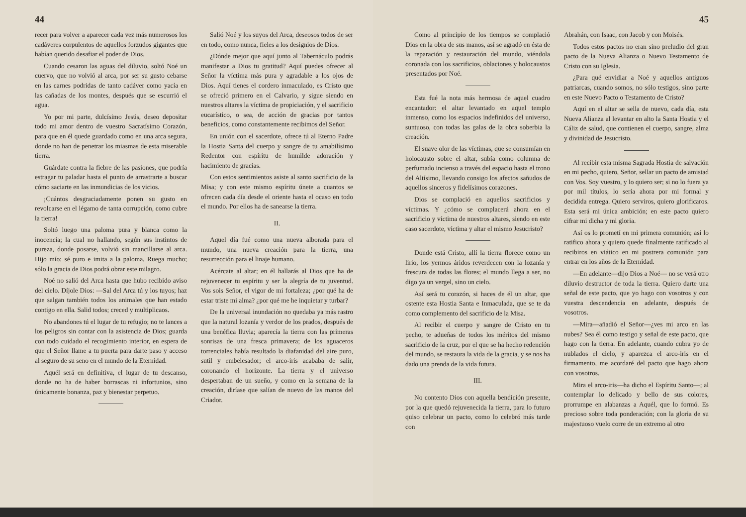44
recer para volver a aparecer cada vez más numerosos los cadáveres corpulentos de aquellos forzudos gigantes que habían querido desafiar el poder de Dios.
Cuando cesaron las aguas del diluvio, soltó Noé un cuervo, que no volvió al arca, por ser su gusto cebarse en las carnes podridas de tanto cadáver como yacía en las cañadas de los montes, después que se escurrió el agua.
Yo por mi parte, dulcísimo Jesús, deseo depositar todo mi amor dentro de vuestro Sacratísimo Corazón, para que en él quede guardado como en una arca segura, donde no han de penetrar los miasmas de esta miserable tierra.
Guárdate contra la fiebre de las pasiones, que podría estragar tu paladar hasta el punto de arrastrarte a buscar cómo saciarte en las inmundicias de los vicios.
¡Cuántos desgraciadamente ponen su gusto en revolcarse en el légamo de tanta corrupción, como cubre la tierra!
Soltó luego una paloma pura y blanca como la inocencia; la cual no hallando, según sus instintos de pureza, donde posarse, volvió sin mancillarse al arca. Hijo mío: sé puro e imita a la paloma. Ruega mucho; sólo la gracia de Dios podrá obrar este milagro.
Noé no salió del Arca hasta que hubo recibido aviso del cielo. Díjole Dios: —Sal del Arca tú y los tuyos; haz que salgan también todos los animales que han estado contigo en ella. Salid todos; creced y multiplicaos.
No abandones tú el lugar de tu refugio; no te lances a los peligros sin contar con la asistencia de Dios; guarda con todo cuidado el recogimiento interior, en espera de que el Señor llame a tu puerta para darte paso y acceso al seguro de su seno en el mundo de la Eternidad.
Aquél será en definitiva, el lugar de tu descanso, donde no ha de haber borrascas ni infortunios, sino únicamente bonanza, paz y bienestar perpetuo.
Salió Noé y los suyos del Arca, deseosos todos de ser en todo, como nunca, fieles a los designios de Dios.
¿Dónde mejor que aquí junto al Tabernáculo podrás manifestar a Dios tu gratitud? Aquí puedes ofrecer al Señor la víctima más pura y agradable a los ojos de Dios. Aquí tienes el cordero inmaculado, es Cristo que se ofreció primero en el Calvario, y sigue siendo en nuestros altares la víctima de propiciación, y el sacrificio eucarístico, o sea, de acción de gracias por tantos beneficios, como constantemente recibimos del Señor.
En unión con el sacerdote, ofrece tú al Eterno Padre la Hostia Santa del cuerpo y sangre de tu amabilísimo Redentor con espíritu de humilde adoración y hacimiento de gracias.
Con estos sentimientos asiste al santo sacrificio de la Misa; y con este mismo espíritu únete a cuantos se ofrecen cada día desde el oriente hasta el ocaso en todo el mundo. Por ellos ha de sanearse la tierra.
II.
Aquel día fué como una nueva alborada para el mundo, una nueva creación para la tierra, una resurrección para el linaje humano.
Acércate al altar; en él hallarás al Dios que ha de rejuvenecer tu espíritu y ser la alegría de tu juventud. Vos sois Señor, el vigor de mi fortaleza; ¿por qué ha de estar triste mi alma? ¿por qué me he inquietar y turbar?
De la universal inundación no quedaba ya más rastro que la natural lozanía y verdor de los prados, después de una benéfica lluvia; aparecía la tierra con las primeras sonrisas de una fresca primavera; de los aguaceros torrenciales había resultado la diafanidad del aire puro, sutil y embelesador; el arco-iris acababa de salir, coronando el horizonte. La tierra y el universo despertaban de un sueño, y como en la semana de la creación, diríase que salían de nuevo de las manos del Criador.
45
Como al principio de los tiempos se complació Dios en la obra de sus manos, así se agradó en ésta de la reparación y restauración del mundo, viéndola coronada con los sacrificios, oblaciones y holocaustos presentados por Noé.
Esta fué la nota más hermosa de aquel cuadro encantador: el altar levantado en aquel templo inmenso, como los espacios indefinidos del universo, suntuoso, con todas las galas de la obra soberbia la creación.
El suave olor de las víctimas, que se consumían en holocausto sobre el altar, subía como columna de perfumado incienso a través del espacio hasta el trono del Altísimo, llevando consigo los afectos sañudos de aquellos sinceros y fidelísimos corazones.
Dios se complació en aquellos sacrificios y víctimas. Y ¿cómo se complacerá ahora en el sacrificio y víctima de nuestros altares, siendo en este caso sacerdote, víctima y altar el mismo Jesucristo?
Donde está Cristo, allí la tierra florece como un lirio, los yermos áridos reverdecen con la lozanía y frescura de todas las flores; el mundo llega a ser, no digo ya un vergel, sino un cielo.
Así será tu corazón, si haces de él un altar, que ostente esta Hostia Santa e Inmaculada, que se te da como complemento del sacrificio de la Misa.
Al recibir el cuerpo y sangre de Cristo en tu pecho, te adueñas de todos los méritos del mismo sacrificio de la cruz, por el que se ha hecho redención del mundo, se restaura la vida de la gracia, y se nos ha dado una prenda de la vida futura.
III.
No contento Dios con aquella bendición presente, por la que quedó rejuvenecida la tierra, para lo futuro quiso celebrar un pacto, como lo celebró más tarde con
Abrahán, con Isaac, con Jacob y con Moisés.
Todos estos pactos no eran sino preludio del gran pacto de la Nueva Alianza o Nuevo Testamento de Cristo con su Iglesia.
¿Para qué envidiar a Noé y aquellos antiguos patriarcas, cuando somos, no sólo testigos, sino parte en este Nuevo Pacto o Testamento de Cristo?
Aquí en el altar se sella de nuevo, cada día, esta Nueva Alianza al levantar en alto la Santa Hostia y el Cáliz de salud, que contienen el cuerpo, sangre, alma y divinidad de Jesucristo.
Al recibir esta misma Sagrada Hostia de salvación en mi pecho, quiero, Señor, sellar un pacto de amistad con Vos. Soy vuestro, y lo quiero ser; si no lo fuera ya por mil títulos, lo sería ahora por mi formal y decidida entrega. Quiero serviros, quiero glorificaros. Esta será mi única ambición; en este pacto quiero cifrar mi dicha y mi gloria.
Así os lo prometí en mi primera comunión; así lo ratifico ahora y quiero quede finalmente ratificado al recibiros en viático en mi postrera comunión para entrar en los años de la Eternidad.
—En adelante—dijo Dios a Noé— no se verá otro diluvio destructor de toda la tierra. Quiero darte una señal de este pacto, que yo hago con vosotros y con vuestra descendencia en adelante, después de vosotros.
—Mira—añadió el Señor—¿ves mi arco en las nubes? Sea él como testigo y señal de este pacto, que hago con la tierra. En adelante, cuando cubra yo de nublados el cielo, y aparezca el arco-iris en el firmamento, me acordaré del pacto que hago ahora con vosotros.
Mira el arco-iris—ha dicho el Espíritu Santo—; al contemplar lo delicado y bello de sus colores, prorrumpe en alabanzas a Aquél, que lo formó. Es precioso sobre toda ponderación; con la gloria de su majestuoso vuelo corre de un extremo al otro